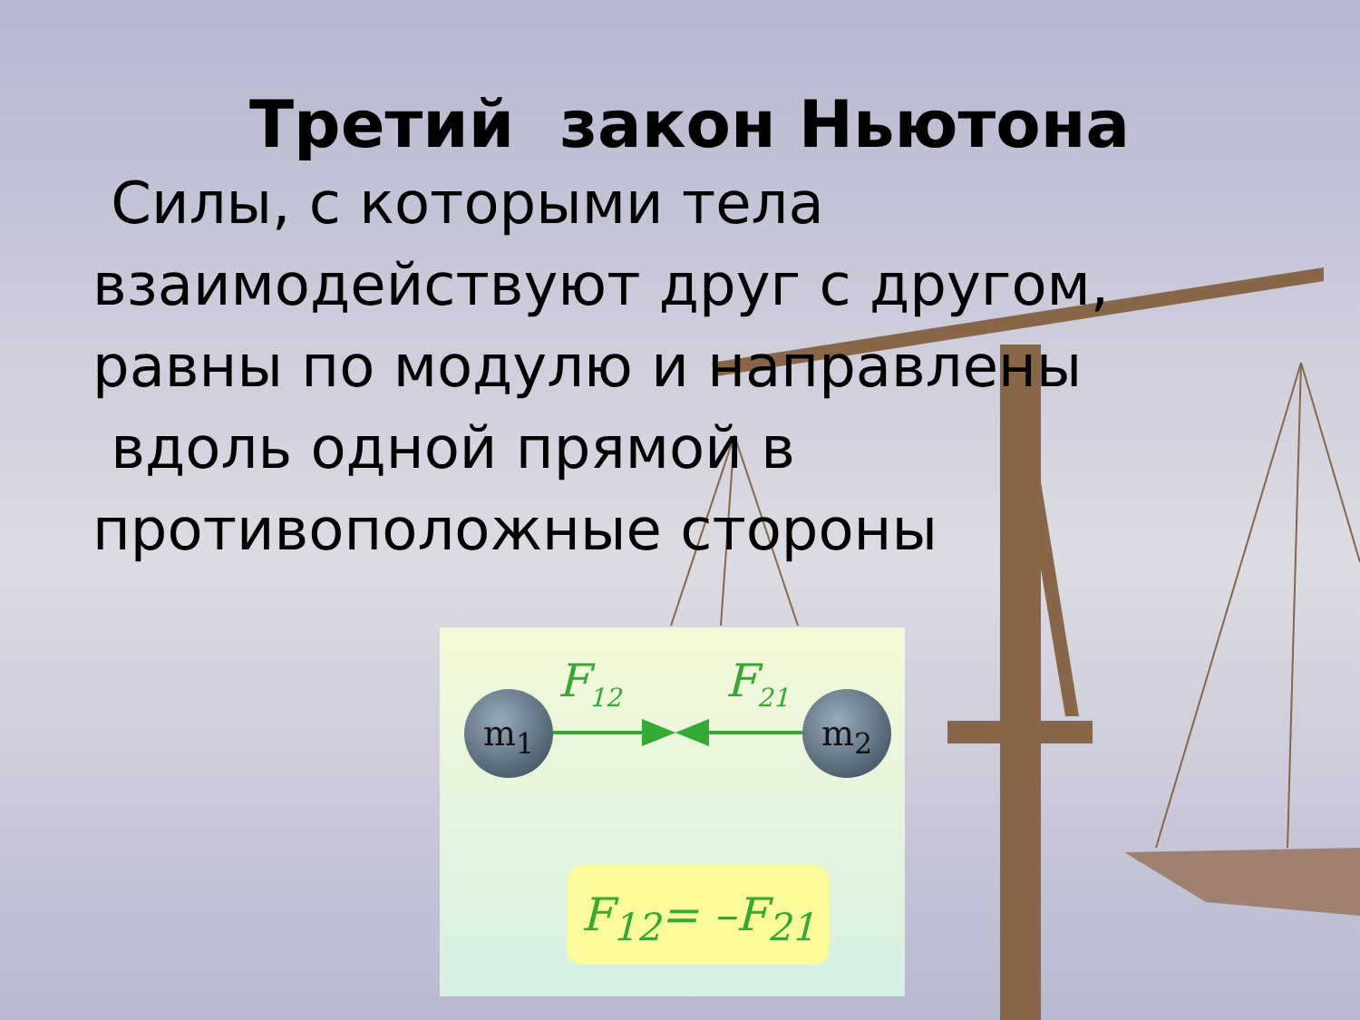Третий закон Ньютона
Силы, с которыми тела
взаимодействуют друг с другом,
равны по модулю и направлены
вдоль одной прямой в
противоположные стороны
m<sub>1</sub> m<sub>2</sub>
F<sub>12</sub> F<sub>21</sub>
F<sub>12</sub>= –F<sub>21</sub>